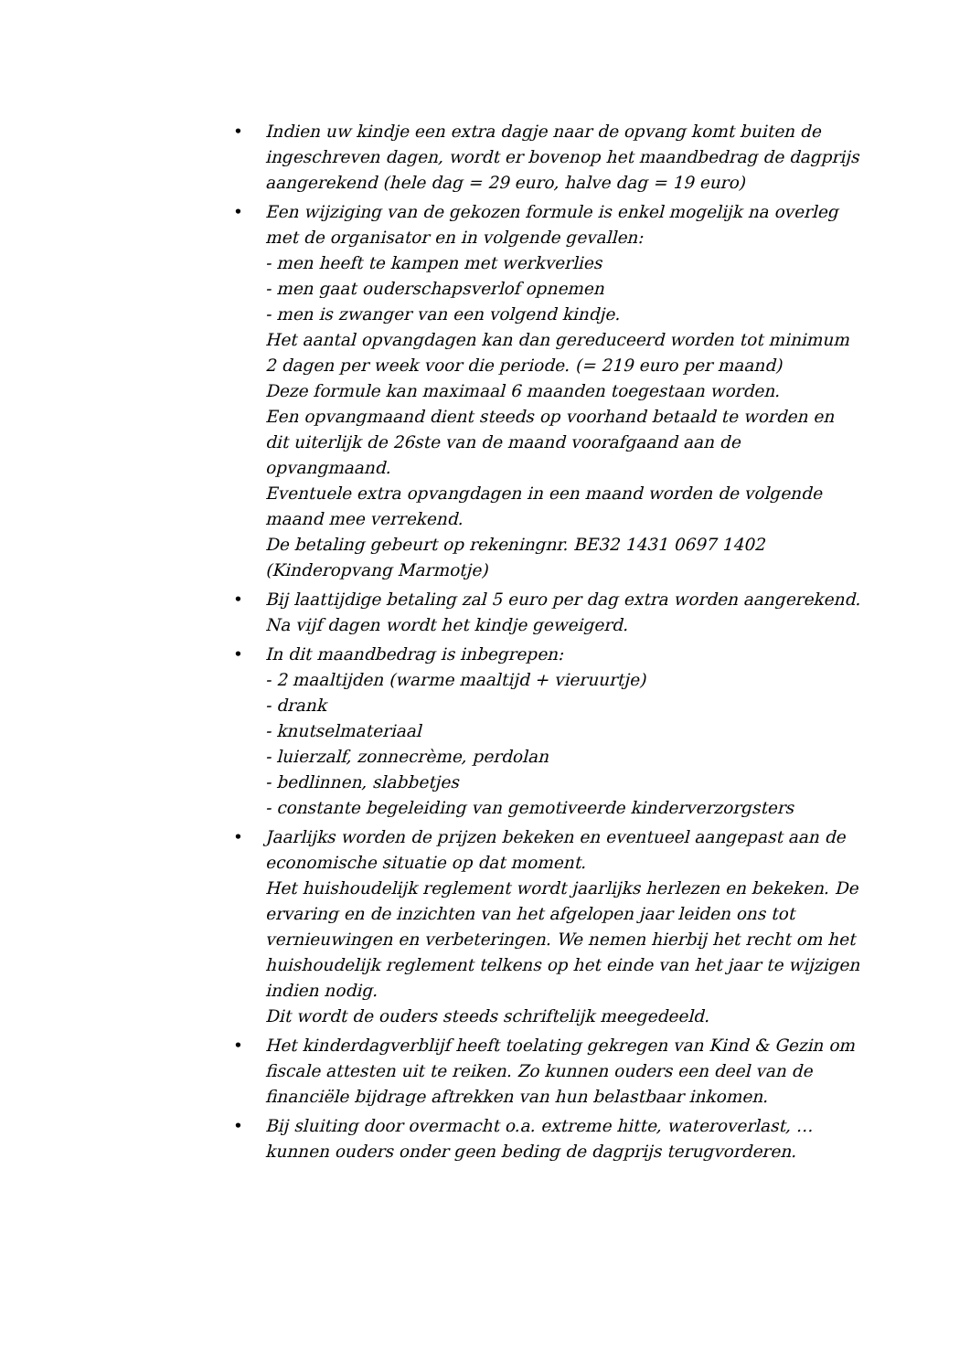• Indien uw kindje een extra dagje naar de opvang komt buiten de ingeschreven dagen, wordt er bovenop het maandbedrag de dagprijs aangerekend (hele dag = 29 euro, halve dag = 19 euro)
• Een wijziging van de gekozen formule is enkel mogelijk na overleg met de organisator en in volgende gevallen:
- men heeft te kampen met werkverlies
- men gaat ouderschapsverlof opnemen
- men is zwanger van een volgend kindje.
Het aantal opvangdagen kan dan gereduceerd worden tot minimum 2 dagen per week voor die periode. (= 219 euro per maand)
Deze formule kan maximaal 6 maanden toegestaan worden.
Een opvangmaand dient steeds op voorhand betaald te worden en dit uiterlijk de 26ste van de maand voorafgaand aan de opvangmaand.
Eventuele extra opvangdagen in een maand worden de volgende maand mee verrekend.
De betaling gebeurt op rekeningnr. BE32 1431 0697 1402 (Kinderopvang Marmotje)
• Bij laattijdige betaling zal 5 euro per dag extra worden aangerekend. Na vijf dagen wordt het kindje geweigerd.
• In dit maandbedrag is inbegrepen:
- 2 maaltijden (warme maaltijd + vieruurtje)
- drank
- knutselmateriaal
- luierzalf, zonnecrème, perdolan
- bedlinnen, slabbetjes
- constante begeleiding van gemotiveerde kinderverzorgsters
• Jaarlijks worden de prijzen bekeken en eventueel aangepast aan de economische situatie op dat moment.
Het huishoudelijk reglement wordt jaarlijks herlezen en bekeken. De ervaring en de inzichten van het afgelopen jaar leiden ons tot vernieuwingen en verbeteringen. We nemen hierbij het recht om het huishoudelijk reglement telkens op het einde van het jaar te wijzigen indien nodig.
Dit wordt de ouders steeds schriftelijk meegedeeld.
• Het kinderdagverblijf heeft toelating gekregen van Kind & Gezin om fiscale attesten uit te reiken. Zo kunnen ouders een deel van de financiële bijdrage aftrekken van hun belastbaar inkomen.
• Bij sluiting door overmacht o.a. extreme hitte, wateroverlast, … kunnen ouders onder geen beding de dagprijs terugvorderen.